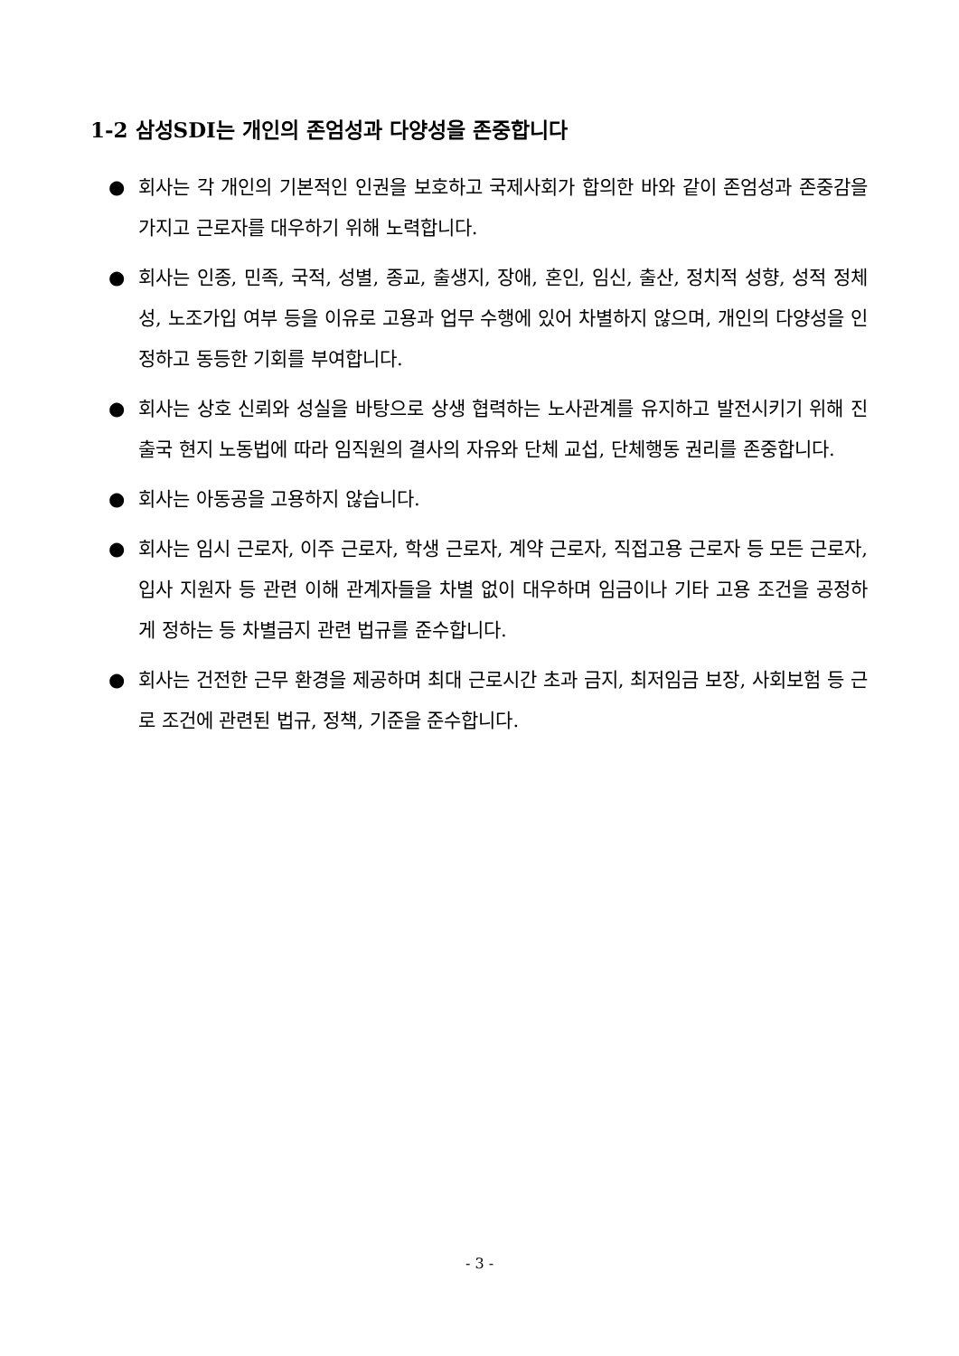1-2 삼성SDI는 개인의 존엄성과 다양성을 존중합니다
● 회사는 각 개인의 기본적인 인권을 보호하고 국제사회가 합의한 바와 같이 존엄성과 존중감을 가지고 근로자를 대우하기 위해 노력합니다.
● 회사는 인종, 민족, 국적, 성별, 종교, 출생지, 장애, 혼인, 임신, 출산, 정치적 성향, 성적 정체성, 노조가입 여부 등을 이유로 고용과 업무 수행에 있어 차별하지 않으며, 개인의 다양성을 인정하고 동등한 기회를 부여합니다.
● 회사는 상호 신뢰와 성실을 바탕으로 상생 협력하는 노사관계를 유지하고 발전시키기 위해 진출국 현지 노동법에 따라 임직원의 결사의 자유와 단체 교섭, 단체행동 권리를 존중합니다.
● 회사는 아동공을 고용하지 않습니다.
● 회사는 임시 근로자, 이주 근로자, 학생 근로자, 계약 근로자, 직접고용 근로자 등 모든 근로자, 입사 지원자 등 관련 이해 관계자들을 차별 없이 대우하며 임금이나 기타 고용 조건을 공정하게 정하는 등 차별금지 관련 법규를 준수합니다.
● 회사는 건전한 근무 환경을 제공하며 최대 근로시간 초과 금지, 최저임금 보장, 사회보험 등 근로 조건에 관련된 법규, 정책, 기준을 준수합니다.
- 3 -